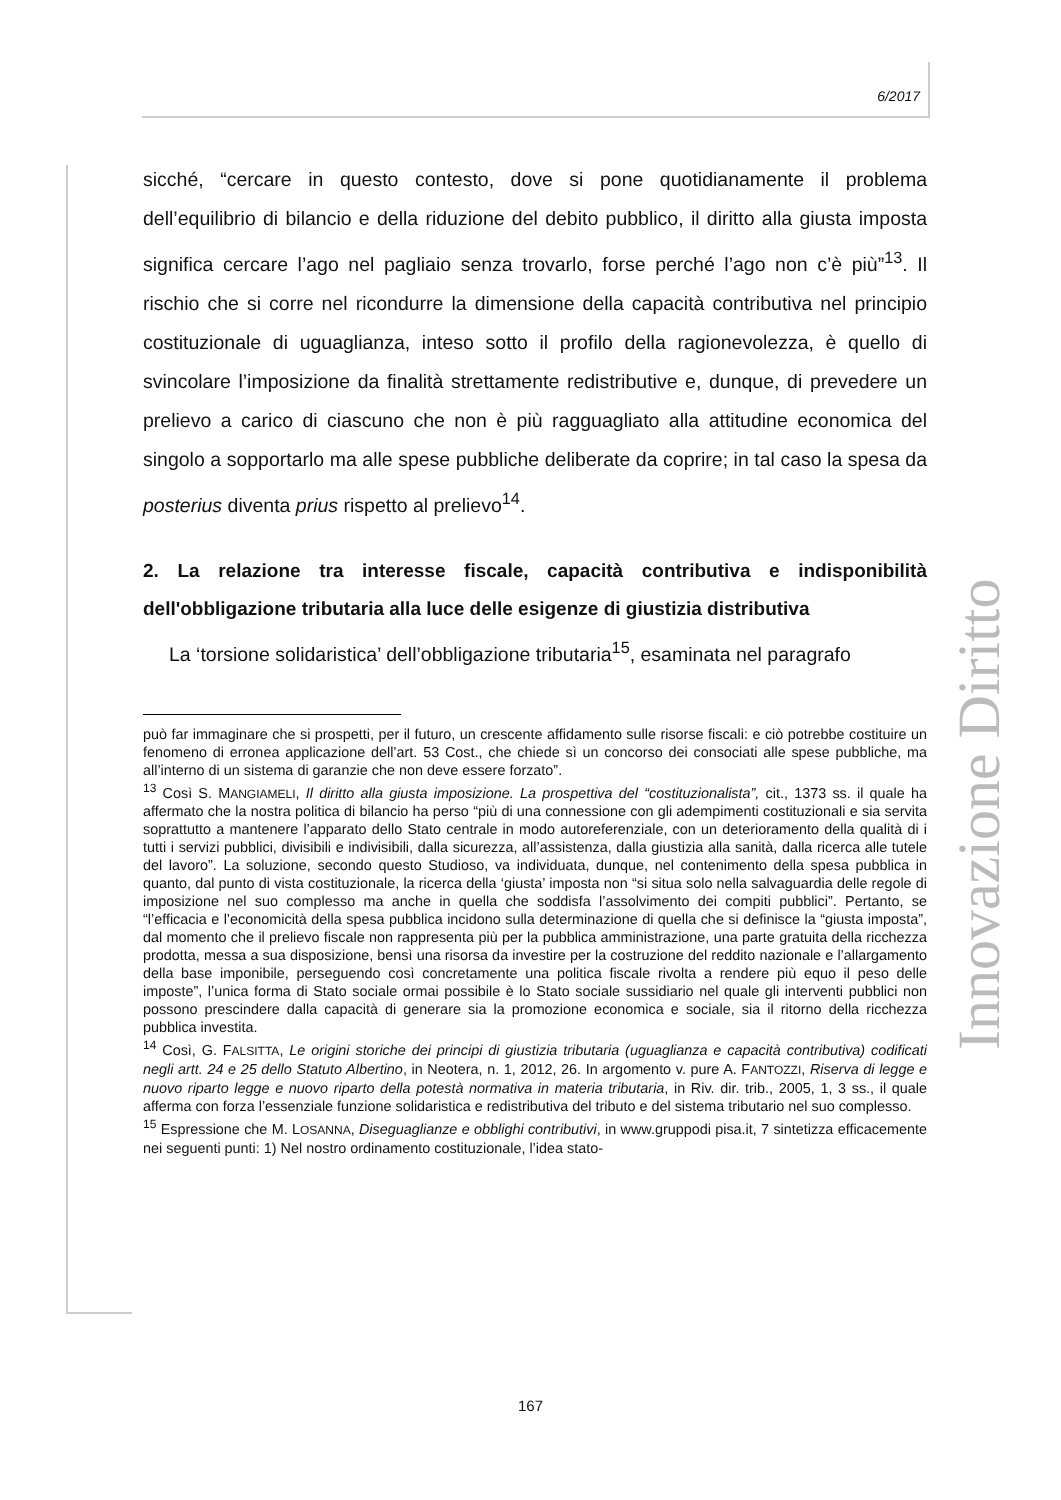6/2017
Innovazione Diritto
sicché, “cercare in questo contesto, dove si pone quotidianamente il problema dell’equilibrio di bilancio e della riduzione del debito pubblico, il diritto alla giusta imposta significa cercare l’ago nel pagliaio senza trovarlo, forse perché l’ago non c’è più”<sup>13</sup>. Il rischio che si corre nel ricondurre la dimensione della capacità contributiva nel principio costituzionale di uguaglianza, inteso sotto il profilo della ragionevolezza, è quello di svincolare l’imposizione da finalità strettamente redistributive e, dunque, di prevedere un prelievo a carico di ciascuno che non è più ragguagliato alla attitudine economica del singolo a sopportarlo ma alle spese pubbliche deliberate da coprire; in tal caso la spesa da posterius diventa prius rispetto al prelievo<sup>14</sup>.
2. La relazione tra interesse fiscale, capacità contributiva e indisponibilità dell'obbligazione tributaria alla luce delle esigenze di giustizia distributiva
La ‘torsione solidaristica’ dell’obbligazione tributaria<sup>15</sup>, esaminata nel paragrafo
può far immaginare che si prospetti, per il futuro, un crescente affidamento sulle risorse fiscali: e ciò potrebbe costituire un fenomeno di erronea applicazione dell’art. 53 Cost., che chiede sì un concorso dei consociati alle spese pubbliche, ma all’interno di un sistema di garanzie che non deve essere forzato”.
<sup>13</sup> Così S. MANGIAMELI, Il diritto alla giusta imposizione. La prospettiva del “costituzionalista”, cit., 1373 ss. il quale ha affermato che la nostra politica di bilancio ha perso “più di una connessione con gli adempimenti costituzionali e sia servita soprattutto a mantenere l’apparato dello Stato centrale in modo autoreferenziale, con un deterioramento della qualità di i tutti i servizi pubblici, divisibili e indivisibili, dalla sicurezza, all’assistenza, dalla giustizia alla sanità, dalla ricerca alle tutele del lavoro”. La soluzione, secondo questo Studioso, va individuata, dunque, nel contenimento della spesa pubblica in quanto, dal punto di vista costituzionale, la ricerca della ‘giusta’ imposta non “si situa solo nella salvaguardia delle regole di imposizione nel suo complesso ma anche in quella che soddisfa l’assolvimento dei compiti pubblici”. Pertanto, se “l’efficacia e l’economicità della spesa pubblica incidono sulla determinazione di quella che si definisce la “giusta imposta”, dal momento che il prelievo fiscale non rappresenta più per la pubblica amministrazione, una parte gratuita della ricchezza prodotta, messa a sua disposizione, bensì una risorsa da investire per la costruzione del reddito nazionale e l’allargamento della base imponibile, perseguendo così concretamente una politica fiscale rivolta a rendere più equo il peso delle imposte”, l’unica forma di Stato sociale ormai possibile è lo Stato sociale sussidiario nel quale gli interventi pubblici non possono prescindere dalla capacità di generare sia la promozione economica e sociale, sia il ritorno della ricchezza pubblica investita.
<sup>14</sup> Così, G. FALSITTA, Le origini storiche dei principi di giustizia tributaria (uguaglianza e capacità contributiva) codificati negli artt. 24 e 25 dello Statuto Albertino, in Neotera, n. 1, 2012, 26. In argomento v. pure A. FANTOZZI, Riserva di legge e nuovo riparto legge e nuovo riparto della potestà normativa in materia tributaria, in Riv. dir. trib., 2005, 1, 3 ss., il quale afferma con forza l’essenziale funzione solidaristica e redistributiva del tributo e del sistema tributario nel suo complesso.
<sup>15</sup> Espressione che M. LOSANNA, Diseguaglianze e obblighi contributivi, in www.gruppodi pisa.it, 7 sintetizza efficacemente nei seguenti punti: 1) Nel nostro ordinamento costituzionale, l’idea stato-
167